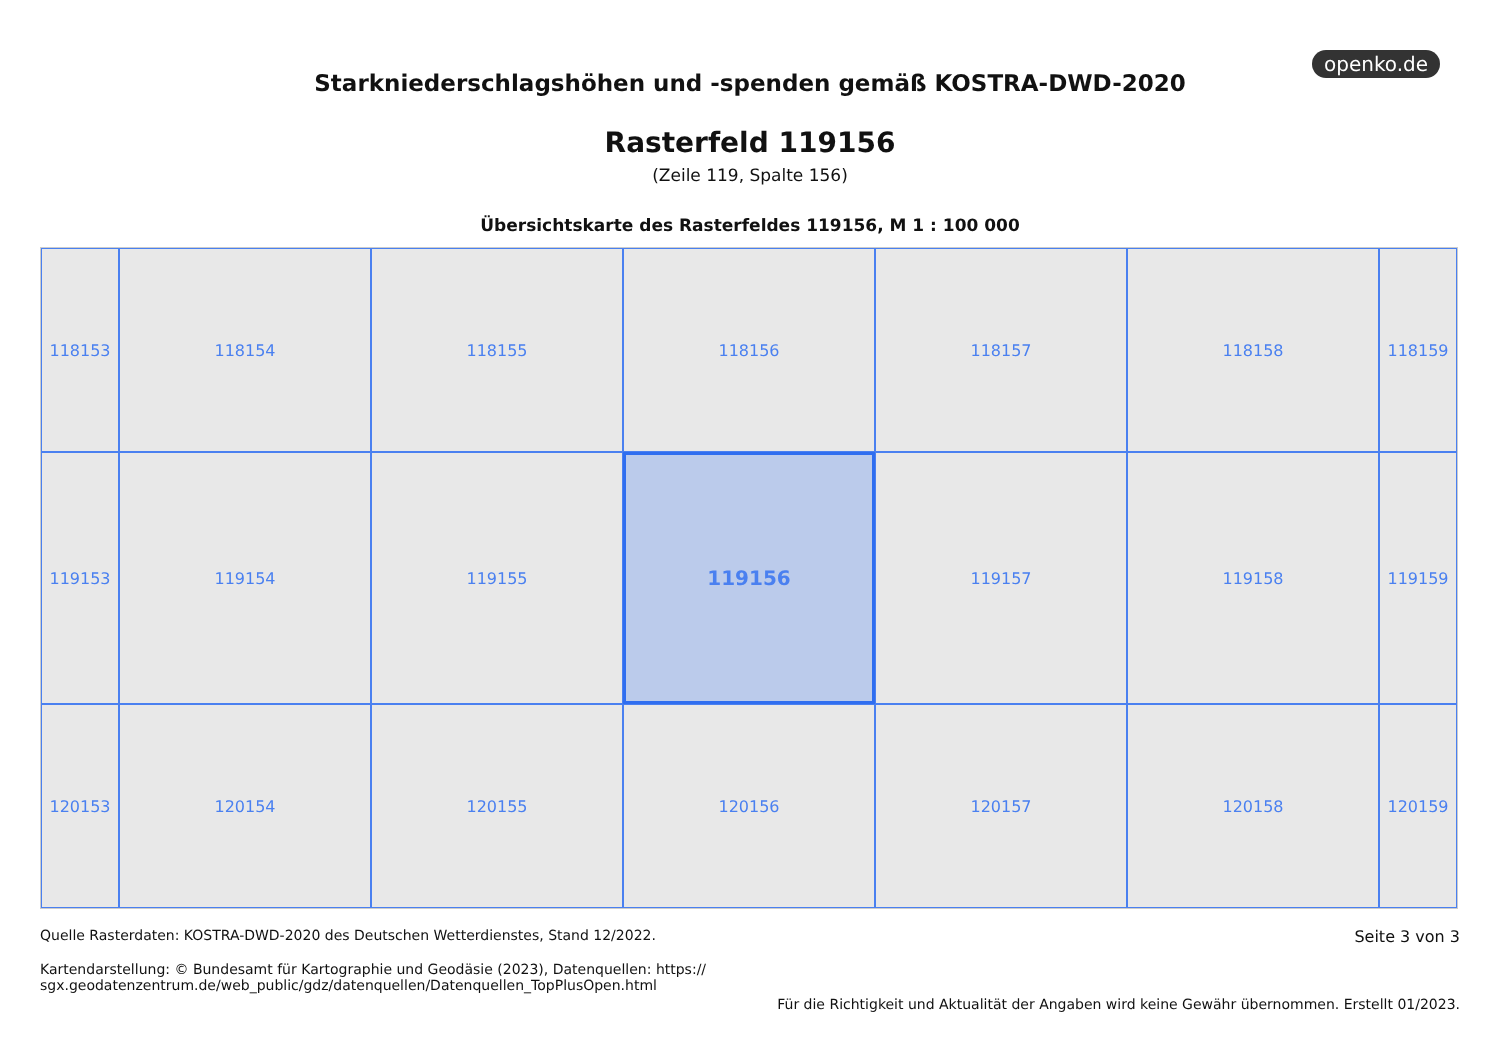openko.de
Starkniederschlagshöhen und -spenden gemäß KOSTRA-DWD-2020
Rasterfeld 119156
(Zeile 119, Spalte 156)
Übersichtskarte des Rasterfeldes 119156, M 1 : 100 000
118153
118154
118155
118156
118157
118158
118159
119153
119154
119155
119156
119157
119158
119159
120153
120154
120155
120156
120157
120158
120159
Quelle Rasterdaten: KOSTRA-DWD-2020 des Deutschen Wetterdienstes, Stand 12/2022.
Kartendarstellung: © Bundesamt für Kartographie und Geodäsie (2023), Datenquellen: https://
sgx.geodatenzentrum.de/web_public/gdz/datenquellen/Datenquellen_TopPlusOpen.html
Seite 3 von 3
Für die Richtigkeit und Aktualität der Angaben wird keine Gewähr übernommen. Erstellt 01/2023.